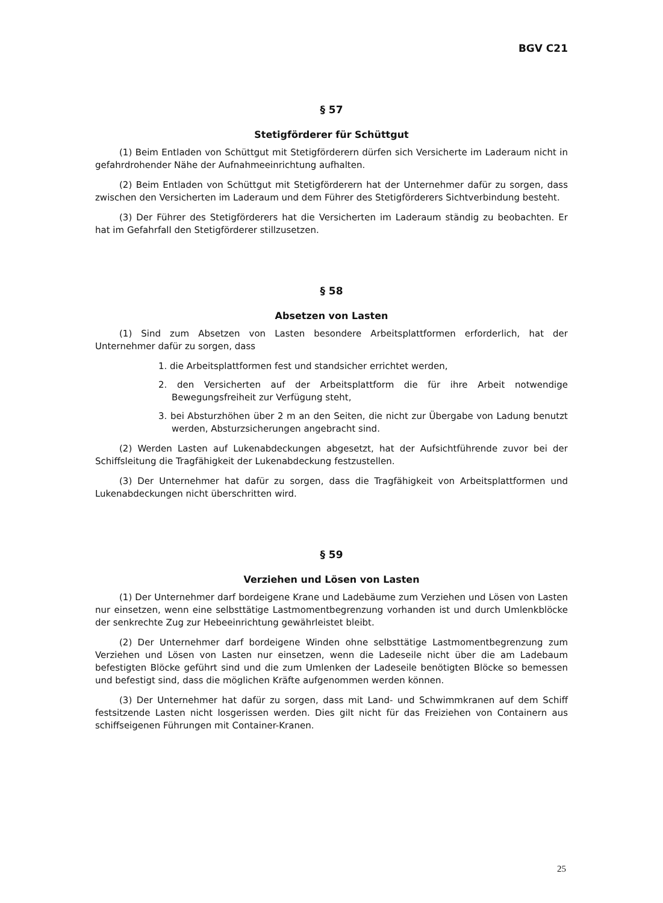BGV C21
§ 57
Stetigförderer für Schüttgut
(1) Beim Entladen von Schüttgut mit Stetigförderern dürfen sich Versicherte im Laderaum nicht in gefahrdrohender Nähe der Aufnahmeeinrichtung aufhalten.
(2) Beim Entladen von Schüttgut mit Stetigförderern hat der Unternehmer dafür zu sorgen, dass zwischen den Versicherten im Laderaum und dem Führer des Stetigförderers Sichtverbindung besteht.
(3) Der Führer des Stetigförderers hat die Versicherten im Laderaum ständig zu beobachten. Er hat im Gefahrfall den Stetigförderer stillzusetzen.
§ 58
Absetzen von Lasten
(1) Sind zum Absetzen von Lasten besondere Arbeitsplattformen erforderlich, hat der Unternehmer dafür zu sorgen, dass
1. die Arbeitsplattformen fest und standsicher errichtet werden,
2. den Versicherten auf der Arbeitsplattform die für ihre Arbeit notwendige Bewegungsfreiheit zur Verfügung steht,
3. bei Absturzhöhen über 2 m an den Seiten, die nicht zur Übergabe von Ladung benutzt werden, Absturzsicherungen angebracht sind.
(2) Werden Lasten auf Lukenabdeckungen abgesetzt, hat der Aufsichtführende zuvor bei der Schiffsleitung die Tragfähigkeit der Lukenabdeckung festzustellen.
(3) Der Unternehmer hat dafür zu sorgen, dass die Tragfähigkeit von Arbeitsplattformen und Lukenabdeckungen nicht überschritten wird.
§ 59
Verziehen und Lösen von Lasten
(1) Der Unternehmer darf bordeigene Krane und Ladebäume zum Verziehen und Lösen von Lasten nur einsetzen, wenn eine selbsttätige Lastmomentbegrenzung vorhanden ist und durch Umlenkblöcke der senkrechte Zug zur Hebeeinrichtung gewährleistet bleibt.
(2) Der Unternehmer darf bordeigene Winden ohne selbsttätige Lastmomentbegrenzung zum Verziehen und Lösen von Lasten nur einsetzen, wenn die Ladeseile nicht über die am Ladebaum befestigten Blöcke geführt sind und die zum Umlenken der Ladeseile benötigten Blöcke so bemessen und befestigt sind, dass die möglichen Kräfte aufgenommen werden können.
(3) Der Unternehmer hat dafür zu sorgen, dass mit Land- und Schwimmkranen auf dem Schiff festsitzende Lasten nicht losgerissen werden. Dies gilt nicht für das Freiziehen von Containern aus schiffseigenen Führungen mit Container-Kranen.
25